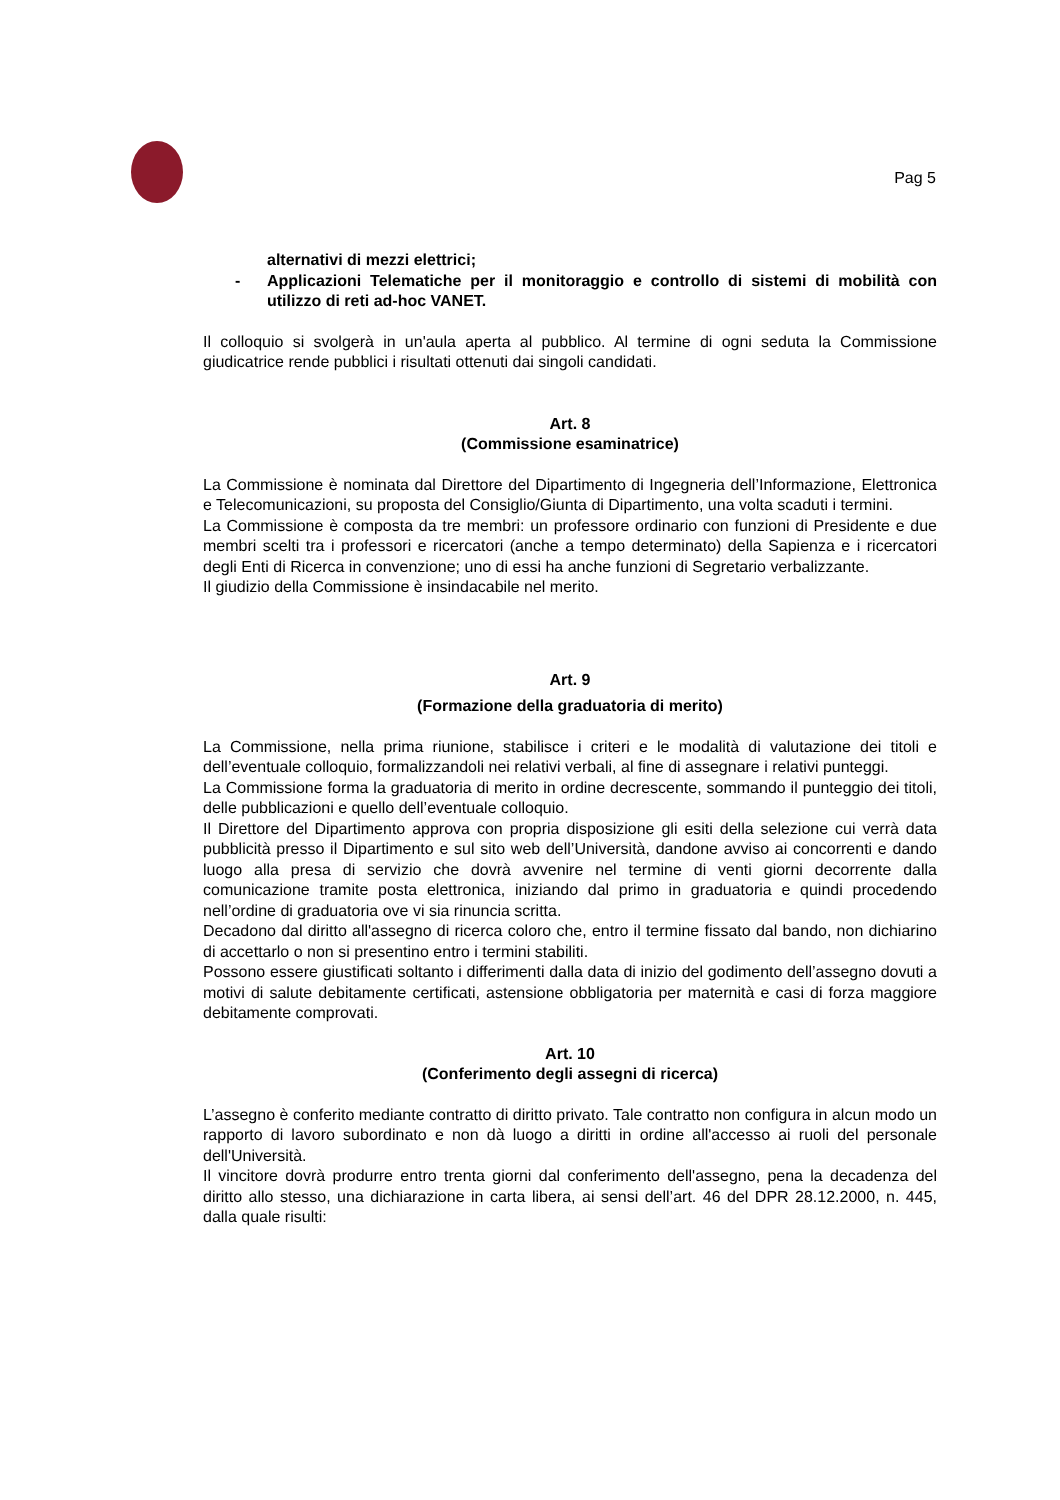Pag 5
alternativi di mezzi elettrici;
- Applicazioni Telematiche per il monitoraggio e controllo di sistemi di mobilità con utilizzo di reti ad-hoc VANET.
Il colloquio si svolgerà in un'aula aperta al pubblico. Al termine di ogni seduta la Commissione giudicatrice rende pubblici i risultati ottenuti dai singoli candidati.
Art. 8
(Commissione esaminatrice)
La Commissione è nominata dal Direttore del Dipartimento di Ingegneria dell’Informazione, Elettronica e Telecomunicazioni, su proposta del Consiglio/Giunta di Dipartimento, una volta scaduti i termini.
La Commissione è composta da tre membri: un professore ordinario con funzioni di Presidente e due membri scelti tra i professori e ricercatori (anche a tempo determinato) della Sapienza e i ricercatori degli Enti di Ricerca in convenzione; uno di essi ha anche funzioni di Segretario verbalizzante.
Il giudizio della Commissione è insindacabile nel merito.
Art. 9
(Formazione della graduatoria di merito)
La Commissione, nella prima riunione, stabilisce i criteri e le modalità di valutazione dei titoli e dell’eventuale colloquio, formalizzandoli nei relativi verbali, al fine di assegnare i relativi punteggi.
La Commissione forma la graduatoria di merito in ordine decrescente, sommando il punteggio dei titoli, delle pubblicazioni e quello dell’eventuale colloquio.
Il Direttore del Dipartimento approva con propria disposizione gli esiti della selezione cui verrà data pubblicità presso il Dipartimento e sul sito web dell’Università, dandone avviso ai concorrenti e dando luogo alla presa di servizio che dovrà avvenire nel termine di venti giorni decorrente dalla comunicazione tramite posta elettronica, iniziando dal primo in graduatoria e quindi procedendo nell’ordine di graduatoria ove vi sia rinuncia scritta.
Decadono dal diritto all'assegno di ricerca coloro che, entro il termine fissato dal bando, non dichiarino di accettarlo o non si presentino entro i termini stabiliti.
Possono essere giustificati soltanto i differimenti dalla data di inizio del godimento dell’assegno dovuti a motivi di salute debitamente certificati, astensione obbligatoria per maternità e casi di forza maggiore debitamente comprovati.
Art. 10
(Conferimento degli assegni di ricerca)
L’assegno è conferito mediante contratto di diritto privato. Tale contratto non configura in alcun modo un rapporto di lavoro subordinato e non dà luogo a diritti in ordine all'accesso ai ruoli del personale dell'Università.
Il vincitore dovrà produrre entro trenta giorni dal conferimento dell'assegno, pena la decadenza del diritto allo stesso, una dichiarazione in carta libera, ai sensi dell’art. 46 del DPR 28.12.2000, n. 445, dalla quale risulti: